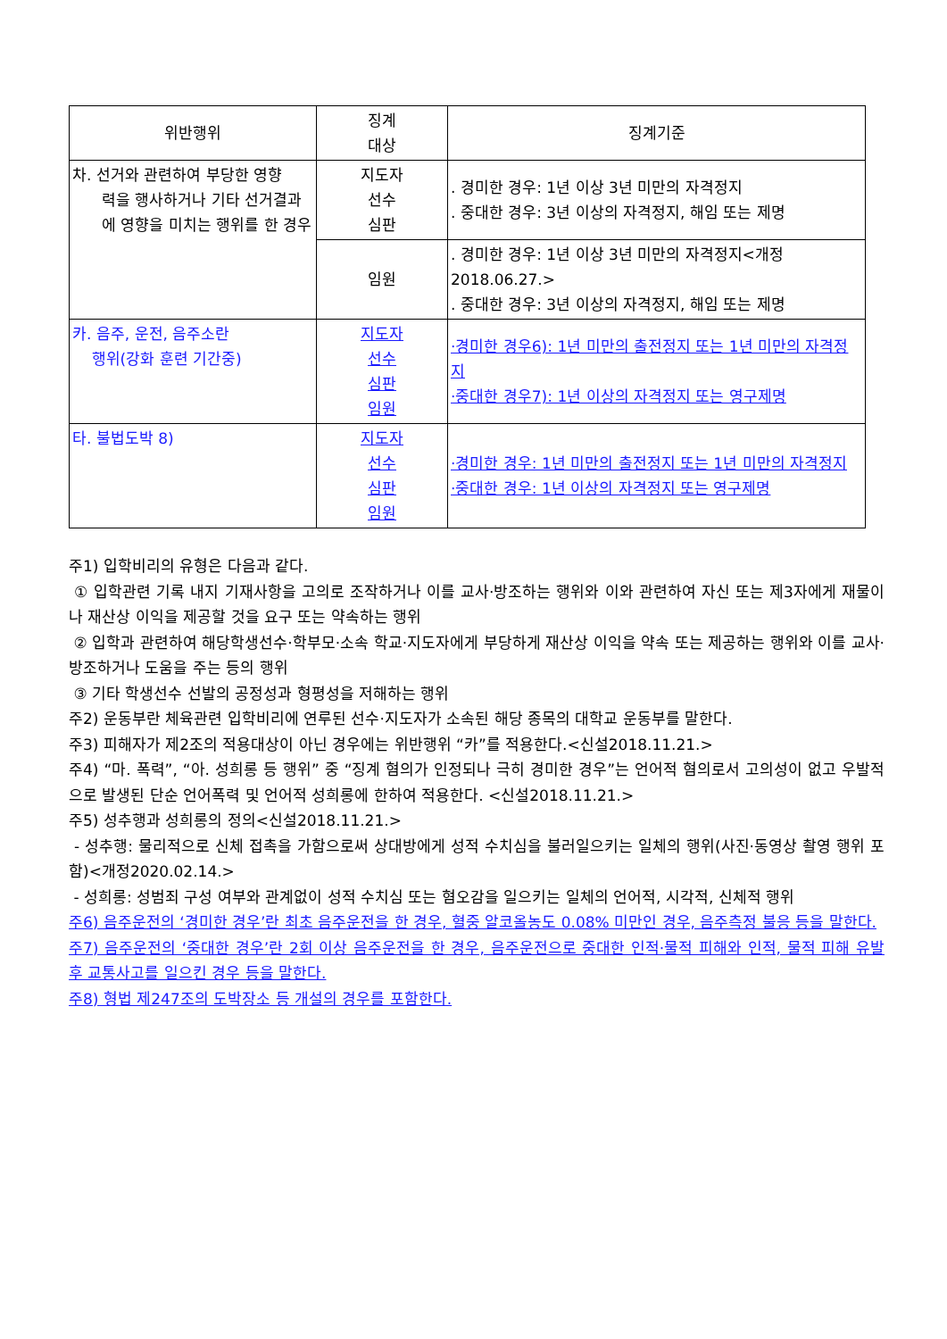| 위반행위 | 징계 대상 | 징계기준 |
| --- | --- | --- |
| 차. 선거와 관련하여 부당한 영향 력을 행사하거나 기타 선거결과에 영향을 미치는 행위를 한 경우 | 지도자 선수 심판 | . 경미한 경우: 1년 이상 3년 미만의 자격정지 . 중대한 경우: 3년 이상의 자격정지, 해임 또는 제명 |
| | 임원 | . 경미한 경우: 1년 이상 3년 미만의 자격정지<개정 2018.06.27.> . 중대한 경우: 3년 이상의 자격정지, 해임 또는 제명 |
| 카. 음주, 운전, 음주소란 행위(강화 훈련 기간중) | 지도자 선수 심판 임원 | ·경미한 경우6): 1년 미만의 출전정지 또는 1년 미만의 자격정지 ·중대한 경우7): 1년 이상의 자격정지 또는 영구제명 |
| 타. 불법도박 8) | 지도자 선수 심판 임원 | ·경미한 경우: 1년 미만의 출전정지 또는 1년 미만의 자격정지 ·중대한 경우: 1년 이상의 자격정지 또는 영구제명 |
주1) 입학비리의 유형은 다음과 같다.
① 입학관련 기록 내지 기재사항을 고의로 조작하거나 이를 교사·방조하는 행위와 이와 관련하여 자신 또는 제3자에게 재물이나 재산상 이익을 제공할 것을 요구 또는 약속하는 행위
② 입학과 관련하여 해당학생선수·학부모·소속 학교·지도자에게 부당하게 재산상 이익을 약속 또는 제공하는 행위와 이를 교사·방조하거나 도움을 주는 등의 행위
③ 기타 학생선수 선발의 공정성과 형평성을 저해하는 행위
주2) 운동부란 체육관련 입학비리에 연루된 선수·지도자가 소속된 해당 종목의 대학교 운동부를 말한다.
주3) 피해자가 제2조의 적용대상이 아닌 경우에는 위반행위 “카”를 적용한다.<신설2018.11.21.>
주4) “마. 폭력”, “아. 성희롱 등 행위” 중 “징계 혐의가 인정되나 극히 경미한 경우”는 언어적 혐의로서 고의성이 없고 우발적으로 발생된 단순 언어폭력 및 언어적 성희롱에 한하여 적용한다. <신설2018.11.21.>
주5) 성추행과 성희롱의 정의<신설2018.11.21.>
- 성추행: 물리적으로 신체 접촉을 가함으로써 상대방에게 성적 수치심을 불러일으키는 일체의 행위(사진·동영상 촬영 행위 포함)<개정2020.02.14.>
- 성희롱: 성범죄 구성 여부와 관계없이 성적 수치심 또는 혐오감을 일으키는 일체의 언어적, 시각적, 신체적 행위
주6) 음주운전의 ‘경미한 경우’란 최초 음주운전을 한 경우, 혈중 알코올농도 0.08% 미만인 경우, 음주측정 불응 등을 말한다.
주7) 음주운전의 ‘중대한 경우’란 2회 이상 음주운전을 한 경우, 음주운전으로 중대한 인적·물적 피해와 인적, 물적 피해 유발 후 교통사고를 일으킨 경우 등을 말한다.
주8) 형법 제247조의 도박장소 등 개설의 경우를 포함한다.